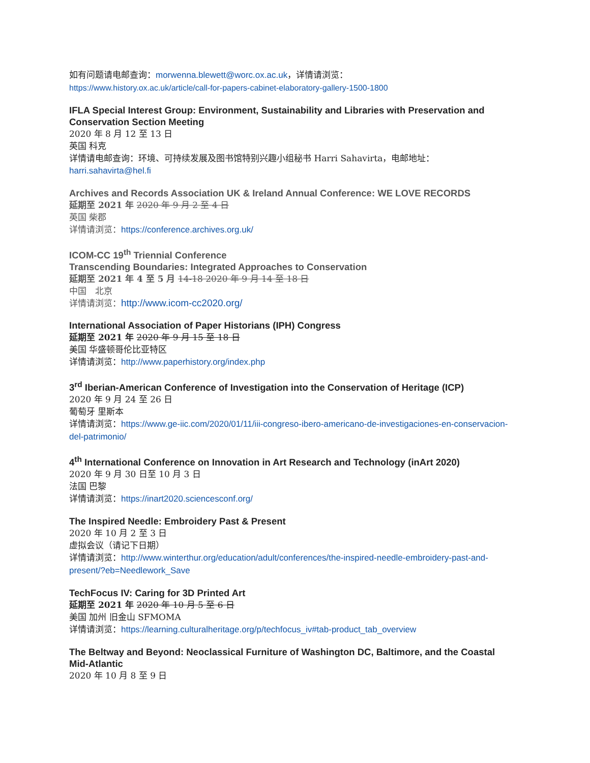如有问题请电邮查询：morwenna.blewett@worc.ox.ac.uk，详情请浏览：
https://www.history.ox.ac.uk/article/call-for-papers-cabinet-elaboratory-gallery-1500-1800
IFLA Special Interest Group: Environment, Sustainability and Libraries with Preservation and Conservation Section Meeting
2020 年 8 月 12 至 13 日
英国 科克
详情请电邮查询：环境、可持续发展及图书馆特别兴趣小组秘书 Harri Sahavirta，电邮地址：
harri.sahavirta@hel.fi
Archives and Records Association UK & Ireland Annual Conference: WE LOVE RECORDS
延期至 2021 年 2020 年 9 月 2 至 4 日
英国 柴郡
详情请浏览：https://conference.archives.org.uk/
ICOM-CC 19<sup>th</sup> Triennial Conference
Transcending Boundaries: Integrated Approaches to Conservation
延期至 2021 年 4 至 5 月 14-18 2020 年 9 月 14 至 18 日
中国　北京
详情请浏览：http://www.icom-cc2020.org/
International Association of Paper Historians (IPH) Congress
延期至 2021 年 2020 年 9 月 15 至 18 日
美国 华盛顿哥伦比亚特区
详情请浏览：http://www.paperhistory.org/index.php
3<sup>rd</sup> Iberian-American Conference of Investigation into the Conservation of Heritage (ICP)
2020 年 9 月 24 至 26 日
葡萄牙 里斯本
详情请浏览：https://www.ge-iic.com/2020/01/11/iii-congreso-ibero-americano-de-investigaciones-en-conservacion-del-patrimonio/
4<sup>th</sup> International Conference on Innovation in Art Research and Technology (inArt 2020)
2020 年 9 月 30 日至 10 月 3 日
法国 巴黎
详情请浏览：https://inart2020.sciencesconf.org/
The Inspired Needle: Embroidery Past & Present
2020 年 10 月 2 至 3 日
虚拟会议（请记下日期）
详情请浏览：http://www.winterthur.org/education/adult/conferences/the-inspired-needle-embroidery-past-and-present/?eb=Needlework_Save
TechFocus IV: Caring for 3D Printed Art
延期至 2021 年 2020 年 10 月 5 至 6 日
美国 加州 旧金山 SFMOMA
详情请浏览：https://learning.culturalheritage.org/p/techfocus_iv#tab-product_tab_overview
The Beltway and Beyond: Neoclassical Furniture of Washington DC, Baltimore, and the Coastal Mid-Atlantic
2020 年 10 月 8 至 9 日